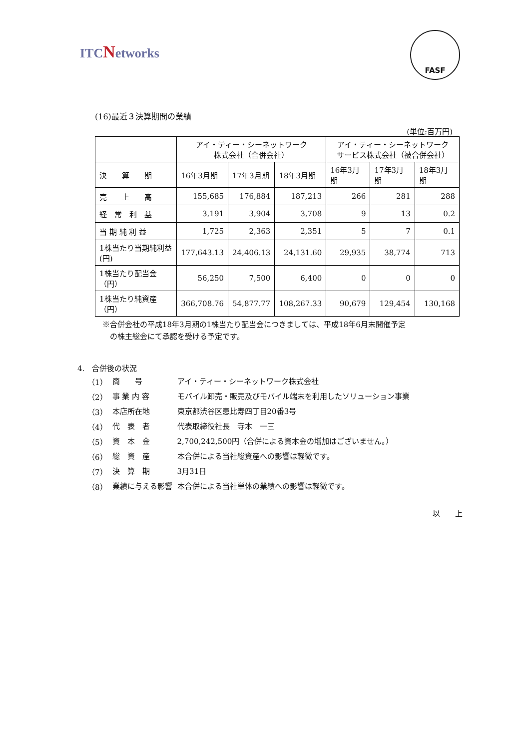ITCNetworks
FASF
(16)最近３決算期間の業績
(単位:百万円)
| | アイ・ティー・シーネットワーク 株式会社（合併会社） | | | アイ・ティー・シーネットワーク サービス株式会社（被合併会社） | | |
| --- | --- | --- | --- | --- | --- | --- |
| 決 算 期 | 16年3月期 | 17年3月期 | 18年3月期 | 16年3月期 | 17年3月期 | 18年3月期 |
| 売 上 高 | 155,685 | 176,884 | 187,213 | 266 | 281 | 288 |
| 経 常 利 益 | 3,191 | 3,904 | 3,708 | 9 | 13 | 0.2 |
| 当 期 純 利 益 | 1,725 | 2,363 | 2,351 | 5 | 7 | 0.1 |
| 1株当たり当期純利益 (円) | 177,643.13 | 24,406.13 | 24,131.60 | 29,935 | 38,774 | 713 |
| 1株当たり配当金（円） | 56,250 | 7,500 | 6,400 | 0 | 0 | 0 |
| 1株当たり純資産（円） | 366,708.76 | 54,877.77 | 108,267.33 | 90,679 | 129,454 | 130,168 |
※合併会社の平成18年3月期の1株当たり配当金につきましては、平成18年6月末開催予定
　の株主総会にて承認を受ける予定です。
4.　合併後の状況
| （1） | 商 号 | アイ・ティー・シーネットワーク株式会社 |
| （2） | 事 業 内 容 | モバイル卸売・販売及びモバイル端末を利用したソリューション事業 |
| （3） | 本店所在地 | 東京都渋谷区恵比寿四丁目20番3号 |
| （4） | 代 表 者 | 代表取締役社長 寺本 一三 |
| （5） | 資 本 金 | 2,700,242,500円（合併による資本金の増加はございません。） |
| （6） | 総 資 産 | 本合併による当社総資産への影響は軽微です。 |
| （7） | 決 算 期 | 3月31日 |
| （8） | 業績に与える影響 | 本合併による当社単体の業績への影響は軽微です。 |
以　　上